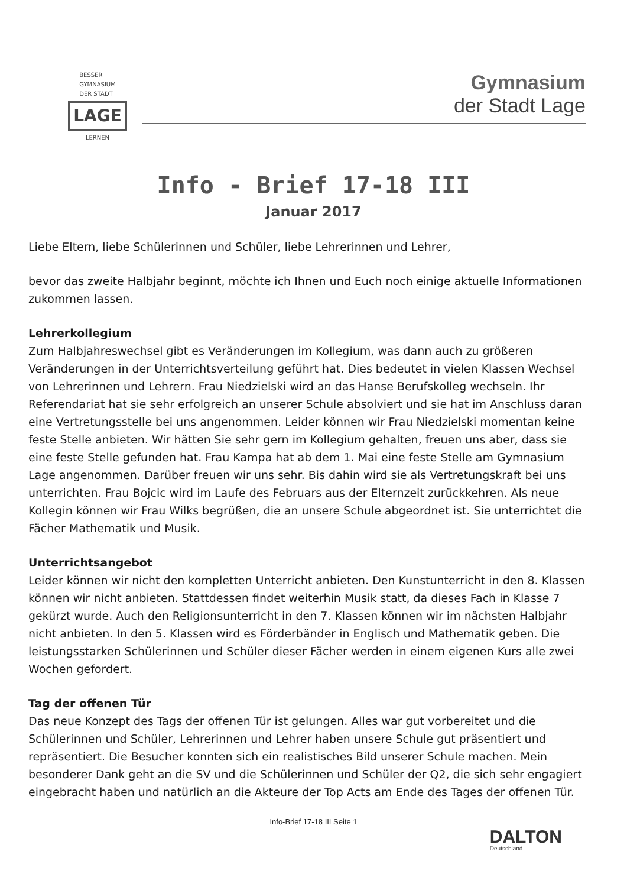BESSER
GYMNASIUM
DER STADT
LAGE
LERNEN
Gymnasium
der Stadt Lage
Info - Brief 17-18 III
Januar 2017
Liebe Eltern, liebe Schülerinnen und Schüler, liebe Lehrerinnen und Lehrer,
bevor das zweite Halbjahr beginnt, möchte ich Ihnen und Euch noch einige aktuelle Informationen zukommen lassen.
Lehrerkollegium
Zum Halbjahreswechsel gibt es Veränderungen im Kollegium, was dann auch zu größeren Veränderungen in der Unterrichtsverteilung geführt hat. Dies bedeutet in vielen Klassen Wechsel von Lehrerinnen und Lehrern. Frau Niedzielski wird an das Hanse Berufskolleg wechseln. Ihr Referendariat hat sie sehr erfolgreich an unserer Schule absolviert und sie hat im Anschluss daran eine Vertretungsstelle bei uns angenommen. Leider können wir Frau Niedzielski momentan keine feste Stelle anbieten. Wir hätten Sie sehr gern im Kollegium gehalten, freuen uns aber, dass sie eine feste Stelle gefunden hat. Frau Kampa hat ab dem 1. Mai eine feste Stelle am Gymnasium Lage angenommen. Darüber freuen wir uns sehr. Bis dahin wird sie als Vertretungskraft bei uns unterrichten. Frau Bojcic wird im Laufe des Februars aus der Elternzeit zurückkehren. Als neue Kollegin können wir Frau Wilks begrüßen, die an unsere Schule abgeordnet ist. Sie unterrichtet die Fächer Mathematik und Musik.
Unterrichtsangebot
Leider können wir nicht den kompletten Unterricht anbieten. Den Kunstunterricht in den 8. Klassen können wir nicht anbieten. Stattdessen findet weiterhin Musik statt, da dieses Fach in Klasse 7 gekürzt wurde. Auch den Religionsunterricht in den 7. Klassen können wir im nächsten Halbjahr nicht anbieten. In den 5. Klassen wird es Förderbänder in Englisch und Mathematik geben. Die leistungsstarken Schülerinnen und Schüler dieser Fächer werden in einem eigenen Kurs alle zwei Wochen gefordert.
Tag der offenen Tür
Das neue Konzept des Tags der offenen Tür ist gelungen. Alles war gut vorbereitet und die Schülerinnen und Schüler, Lehrerinnen und Lehrer haben unsere Schule gut präsentiert und repräsentiert. Die Besucher konnten sich ein realistisches Bild unserer Schule machen. Mein besonderer Dank geht an die SV und die Schülerinnen und Schüler der Q2, die sich sehr engagiert eingebracht haben und natürlich an die Akteure der Top Acts am Ende des Tages der offenen Tür.
Info-Brief 17-18 III Seite 1
DALTON
Deutschland